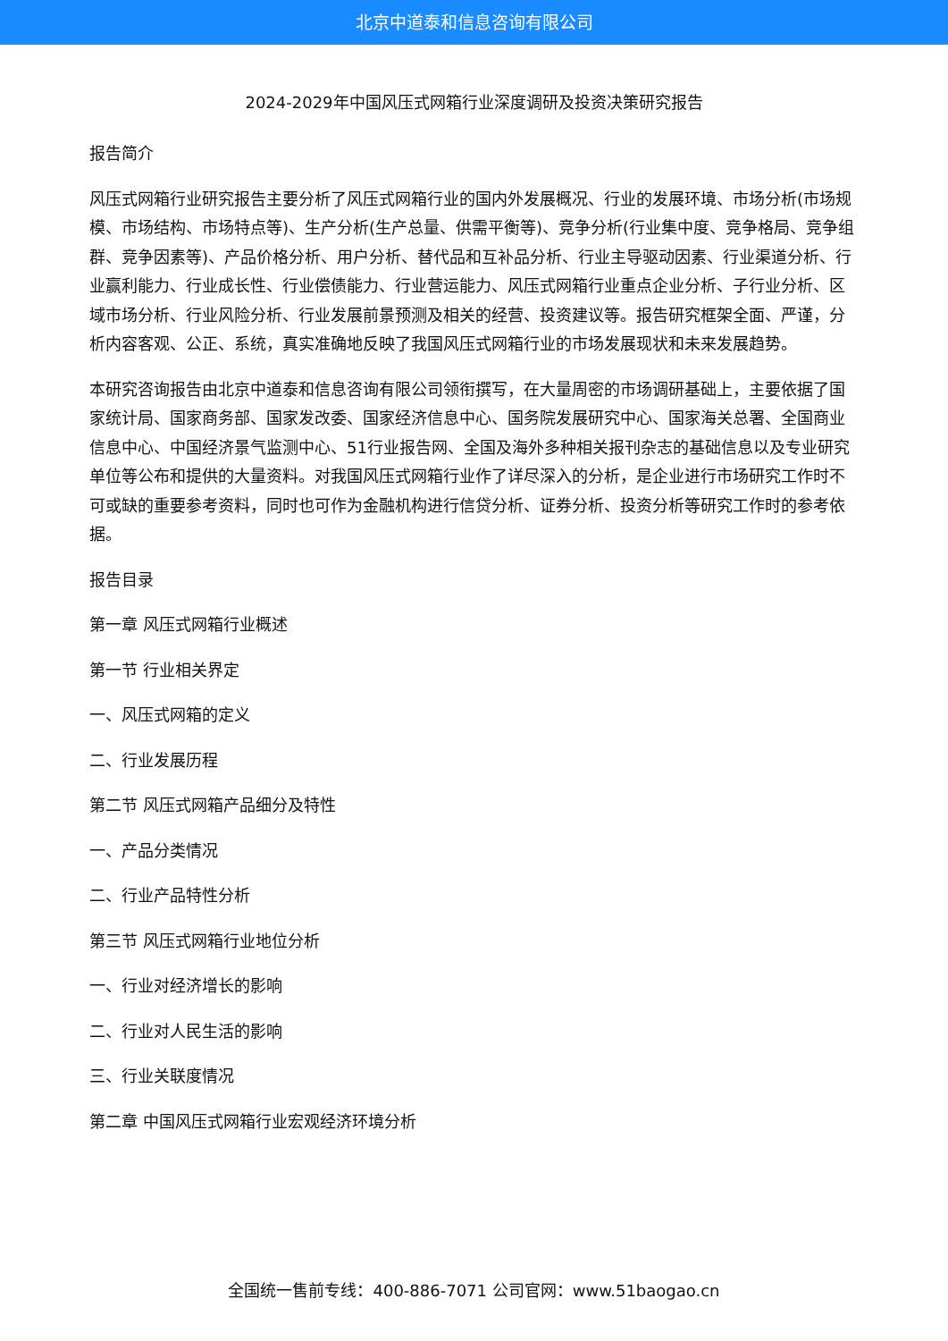北京中道泰和信息咨询有限公司
2024-2029年中国风压式网箱行业深度调研及投资决策研究报告
报告简介
风压式网箱行业研究报告主要分析了风压式网箱行业的国内外发展概况、行业的发展环境、市场分析(市场规模、市场结构、市场特点等)、生产分析(生产总量、供需平衡等)、竞争分析(行业集中度、竞争格局、竞争组群、竞争因素等)、产品价格分析、用户分析、替代品和互补品分析、行业主导驱动因素、行业渠道分析、行业赢利能力、行业成长性、行业偿债能力、行业营运能力、风压式网箱行业重点企业分析、子行业分析、区域市场分析、行业风险分析、行业发展前景预测及相关的经营、投资建议等。报告研究框架全面、严谨，分析内容客观、公正、系统，真实准确地反映了我国风压式网箱行业的市场发展现状和未来发展趋势。
本研究咨询报告由北京中道泰和信息咨询有限公司领衔撰写，在大量周密的市场调研基础上，主要依据了国家统计局、国家商务部、国家发改委、国家经济信息中心、国务院发展研究中心、国家海关总署、全国商业信息中心、中国经济景气监测中心、51行业报告网、全国及海外多种相关报刊杂志的基础信息以及专业研究单位等公布和提供的大量资料。对我国风压式网箱行业作了详尽深入的分析，是企业进行市场研究工作时不可或缺的重要参考资料，同时也可作为金融机构进行信贷分析、证券分析、投资分析等研究工作时的参考依据。
报告目录
第一章 风压式网箱行业概述
第一节 行业相关界定
一、风压式网箱的定义
二、行业发展历程
第二节 风压式网箱产品细分及特性
一、产品分类情况
二、行业产品特性分析
第三节 风压式网箱行业地位分析
一、行业对经济增长的影响
二、行业对人民生活的影响
三、行业关联度情况
第二章 中国风压式网箱行业宏观经济环境分析
全国统一售前专线：400-886-7071 公司官网：www.51baogao.cn